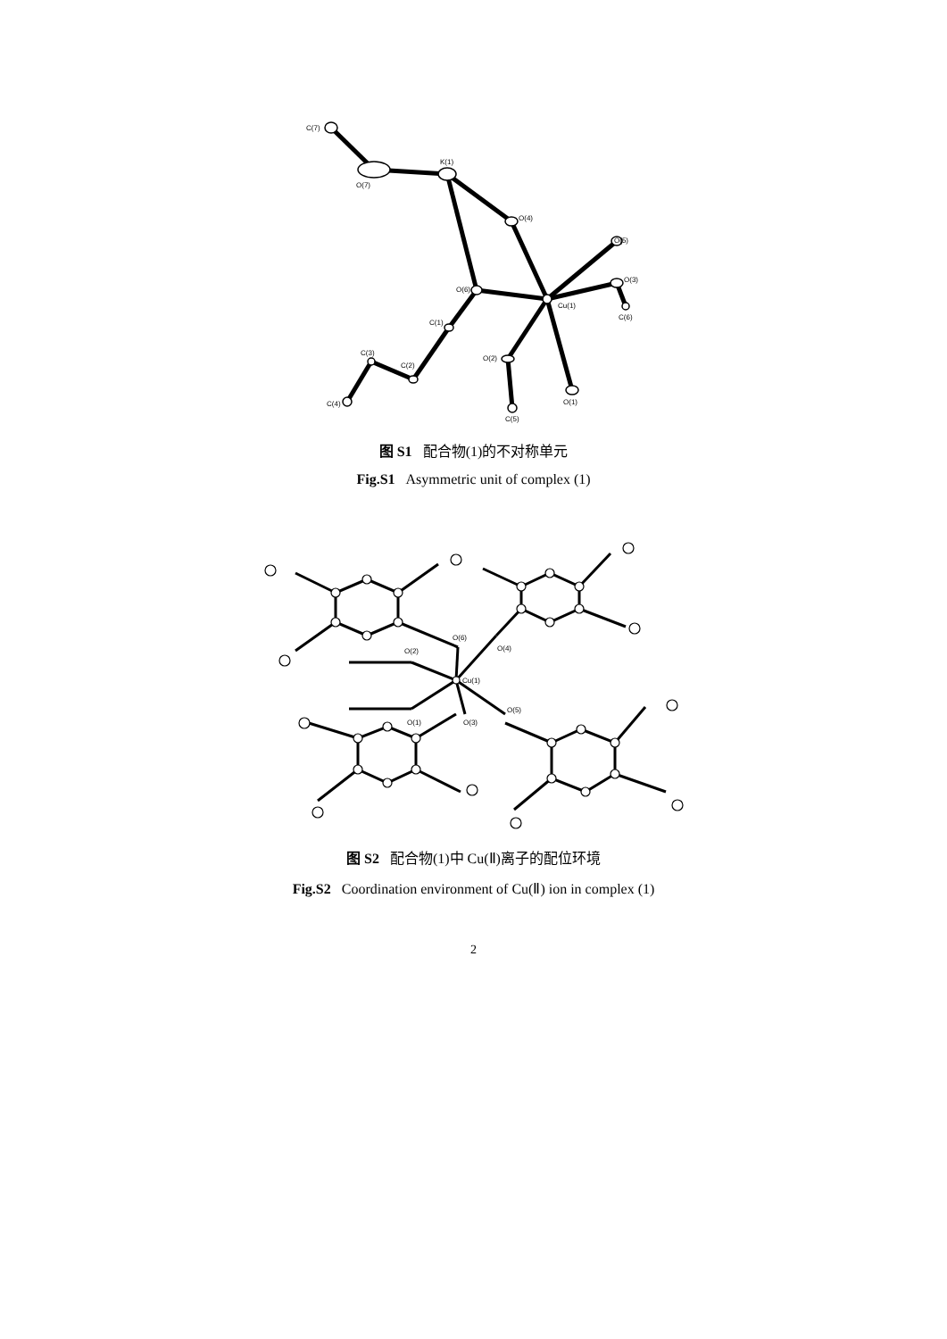C(7)
O(7)
K(1)
O(4)
O(5)
O(3)
Cu(1)
O(6)
C(6)
C(1)
C(3)
C(2)
O(2)
C(4)
O(1)
C(5)
图 S1 配合物(1)的不对称单元
Fig.S1 Asymmetric unit of complex (1)
O(6)
O(2)
O(4)
Cu(1)
O(1)
O(3)
O(5)
图 S2 配合物(1)中 Cu(Ⅱ)离子的配位环境
Fig.S2 Coordination environment of Cu(Ⅱ) ion in complex (1)
2